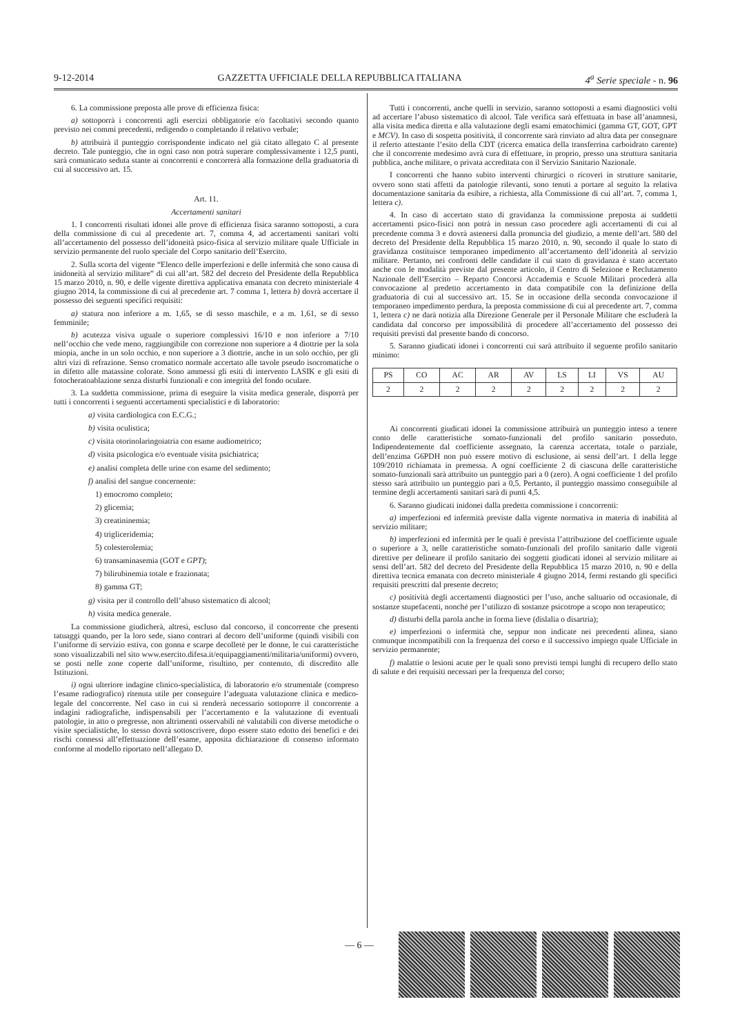9-12-2014 GAZZETTA UFFICIALE DELLA REPUBBLICA ITALIANA 4<sup>a</sup> Serie speciale - n. 96
6. La commissione preposta alle prove di efficienza fisica:
a) sottoporrà i concorrenti agli esercizi obbligatorie e/o facoltativi secondo quanto previsto nei commi precedenti, redigendo o completando il relativo verbale;
b) attribuirà il punteggio corrispondente indicato nel già citato allegato C al presente decreto. Tale punteggio, che in ogni caso non potrà superare complessivamente i 12,5 punti, sarà comunicato seduta stante ai concorrenti e concorrerà alla formazione della graduatoria di cui al successivo art. 15.
Art. 11.
Accertamenti sanitari
1. I concorrenti risultati idonei alle prove di efficienza fisica saranno sottoposti, a cura della commissione di cui al precedente art. 7, comma 4, ad accertamenti sanitari volti all’accertamento del possesso dell’idoneità psico-fisica al servizio militare quale Ufficiale in servizio permanente del ruolo speciale del Corpo sanitario dell’Esercito.
2. Sulla scorta del vigente “Elenco delle imperfezioni e delle infermità che sono causa di inidoneità al servizio militare” di cui all’art. 582 del decreto del Presidente della Repubblica 15 marzo 2010, n. 90, e delle vigente direttiva applicativa emanata con decreto ministeriale 4 giugno 2014, la commissione di cui al precedente art. 7 comma 1, lettera b) dovrà accertare il possesso dei seguenti specifici requisiti:
a) statura non inferiore a m. 1,65, se di sesso maschile, e a m. 1,61, se di sesso femminile;
b) acutezza visiva uguale o superiore complessivi 16/10 e non inferiore a 7/10 nell’occhio che vede meno, raggiungibile con correzione non superiore a 4 diottrie per la sola miopia, anche in un solo occhio, e non superiore a 3 diottrie, anche in un solo occhio, per gli altri vizi di refrazione. Senso cromatico normale accertato alle tavole pseudo isocromatiche o in difetto alle matassine colorate. Sono ammessi gli esiti di intervento LASIK e gli esiti di fotocheratoablazione senza disturbi funzionali e con integrità del fondo oculare.
3. La suddetta commissione, prima di eseguire la visita medica generale, disporrà per tutti i concorrenti i seguenti accertamenti specialistici e di laboratorio:
a) visita cardiologica con E.C.G.;
b) visita oculistica;
c) visita otorinolaringoiatria con esame audiometrico;
d) visita psicologica e/o eventuale visita psichiatrica;
e) analisi completa delle urine con esame del sedimento;
f) analisi del sangue concernente:
1) emocromo completo;
2) glicemia;
3) creatininemia;
4) trigliceridemia;
5) colesterolemia;
6) transaminasemia (GOT e GPT);
7) bilirubinemia totale e frazionata;
8) gamma GT;
g) visita per il controllo dell’abuso sistematico di alcool;
h) visita medica generale.
La commissione giudicherà, altresì, escluso dal concorso, il concorrente che presenti tatuaggi quando, per la loro sede, siano contrari al decoro dell’uniforme (quindi visibili con l’uniforme di servizio estiva, con gonna e scarpe decolletè per le donne, le cui caratteristiche sono visualizzabili nel sito www.esercito.difesa.it/equipaggiamenti/militaria/uniformi) ovvero, se posti nelle zone coperte dall’uniforme, risultino, per contenuto, di discredito alle Istituzioni.
i) ogni ulteriore indagine clinico-specialistica, di laboratorio e/o strumentale (compreso l’esame radiografico) ritenuta utile per conseguire l’adeguata valutazione clinica e medico-legale del concorrente. Nel caso in cui si renderà necessario sottoporre il concorrente a indagini radiografiche, indispensabili per l’accertamento e la valutazione di eventuali patologie, in atto o pregresse, non altrimenti osservabili né valutabili con diverse metodiche o visite specialistiche, lo stesso dovrà sottoscrivere, dopo essere stato edotto dei benefici e dei rischi connessi all’effettuazione dell’esame, apposita dichiarazione di consenso informato conforme al modello riportato nell’allegato D.
Tutti i concorrenti, anche quelli in servizio, saranno sottoposti a esami diagnostici volti ad accertare l’abuso sistematico di alcool. Tale verifica sarà effettuata in base all’anamnesi, alla visita medica diretta e alla valutazione degli esami ematochimici (gamma GT, GOT, GPT e MCV). In caso di sospetta positività, il concorrente sarà rinviato ad altra data per consegnare il referto attestante l’esito della CDT (ricerca ematica della transferrina carboidrato carente) che il concorrente medesimo avrà cura di effettuare, in proprio, presso una struttura sanitaria pubblica, anche militare, o privata accreditata con il Servizio Sanitario Nazionale.
I concorrenti che hanno subito interventi chirurgici o ricoveri in strutture sanitarie, ovvero sono stati affetti da patologie rilevanti, sono tenuti a portare al seguito la relativa documentazione sanitaria da esibire, a richiesta, alla Commissione di cui all’art. 7, comma 1, lettera c).
4. In caso di accertato stato di gravidanza la commissione preposta ai suddetti accertamenti psico-fisici non potrà in nessun caso procedere agli accertamenti di cui al precedente comma 3 e dovrà astenersi dalla pronuncia del giudizio, a mente dell’art. 580 del decreto del Presidente della Repubblica 15 marzo 2010, n. 90, secondo il quale lo stato di gravidanza costituisce temporaneo impedimento all’accertamento dell’idoneità al servizio militare. Pertanto, nei confronti delle candidate il cui stato di gravidanza è stato accertato anche con le modalità previste dal presente articolo, il Centro di Selezione e Reclutamento Nazionale dell’Esercito – Reparto Concorsi Accademia e Scuole Militari procederà alla convocazione al predetto accertamento in data compatibile con la definizione della graduatoria di cui al successivo art. 15. Se in occasione della seconda convocazione il temporaneo impedimento perdura, la preposta commissione di cui al precedente art. 7, comma 1, lettera c) ne darà notizia alla Direzione Generale per il Personale Militare che escluderà la candidata dal concorso per impossibilità di procedere all’accertamento del possesso dei requisiti previsti dal presente bando di concorso.
5. Saranno giudicati idonei i concorrenti cui sarà attribuito il seguente profilo sanitario minimo:
| PS | CO | AC | AR | AV | LS | LI | VS | AU |
| 2 | 2 | 2 | 2 | 2 | 2 | 2 | 2 | 2 |
Ai concorrenti giudicati idonei la commissione attribuirà un punteggio inteso a tenere conto delle caratteristiche somato-funzionali del profilo sanitario posseduto. Indipendentemente dal coefficiente assegnato, la carenza accertata, totale o parziale, dell’enzima G6PDH non può essere motivo di esclusione, ai sensi dell’art. 1 della legge 109/2010 richiamata in premessa. A ogni coefficiente 2 di ciascuna delle caratteristiche somato-funzionali sarà attribuito un punteggio pari a 0 (zero). A ogni coefficiente 1 del profilo stesso sarà attribuito un punteggio pari a 0,5. Pertanto, il punteggio massimo conseguibile al termine degli accertamenti sanitari sarà di punti 4,5.
6. Saranno giudicati inidonei dalla predetta commissione i concorrenti:
a) imperfezioni ed infermità previste dalla vigente normativa in materia di inabilità al servizio militare;
b) imperfezioni ed infermità per le quali è prevista l’attribuzione del coefficiente uguale o superiore a 3, nelle caratteristiche somato-funzionali del profilo sanitario dalle vigenti direttive per delineare il profilo sanitario dei soggetti giudicati idonei al servizio militare ai sensi dell’art. 582 del decreto del Presidente della Repubblica 15 marzo 2010, n. 90 e della direttiva tecnica emanata con decreto ministeriale 4 giugno 2014, fermi restando gli specifici requisiti prescritti dal presente decreto;
c) positività degli accertamenti diagnostici per l’uso, anche saltuario od occasionale, di sostanze stupefacenti, nonché per l’utilizzo di sostanze psicotrope a scopo non terapeutico;
d) disturbi della parola anche in forma lieve (dislalia o disartria);
e) imperfezioni o infermità che, seppur non indicate nei precedenti alinea, siano comunque incompatibili con la frequenza del corso e il successivo impiego quale Ufficiale in servizio permanente;
f) malattie o lesioni acute per le quali sono previsti tempi lunghi di recupero dello stato di salute e dei requisiti necessari per la frequenza del corso;
— 6 —